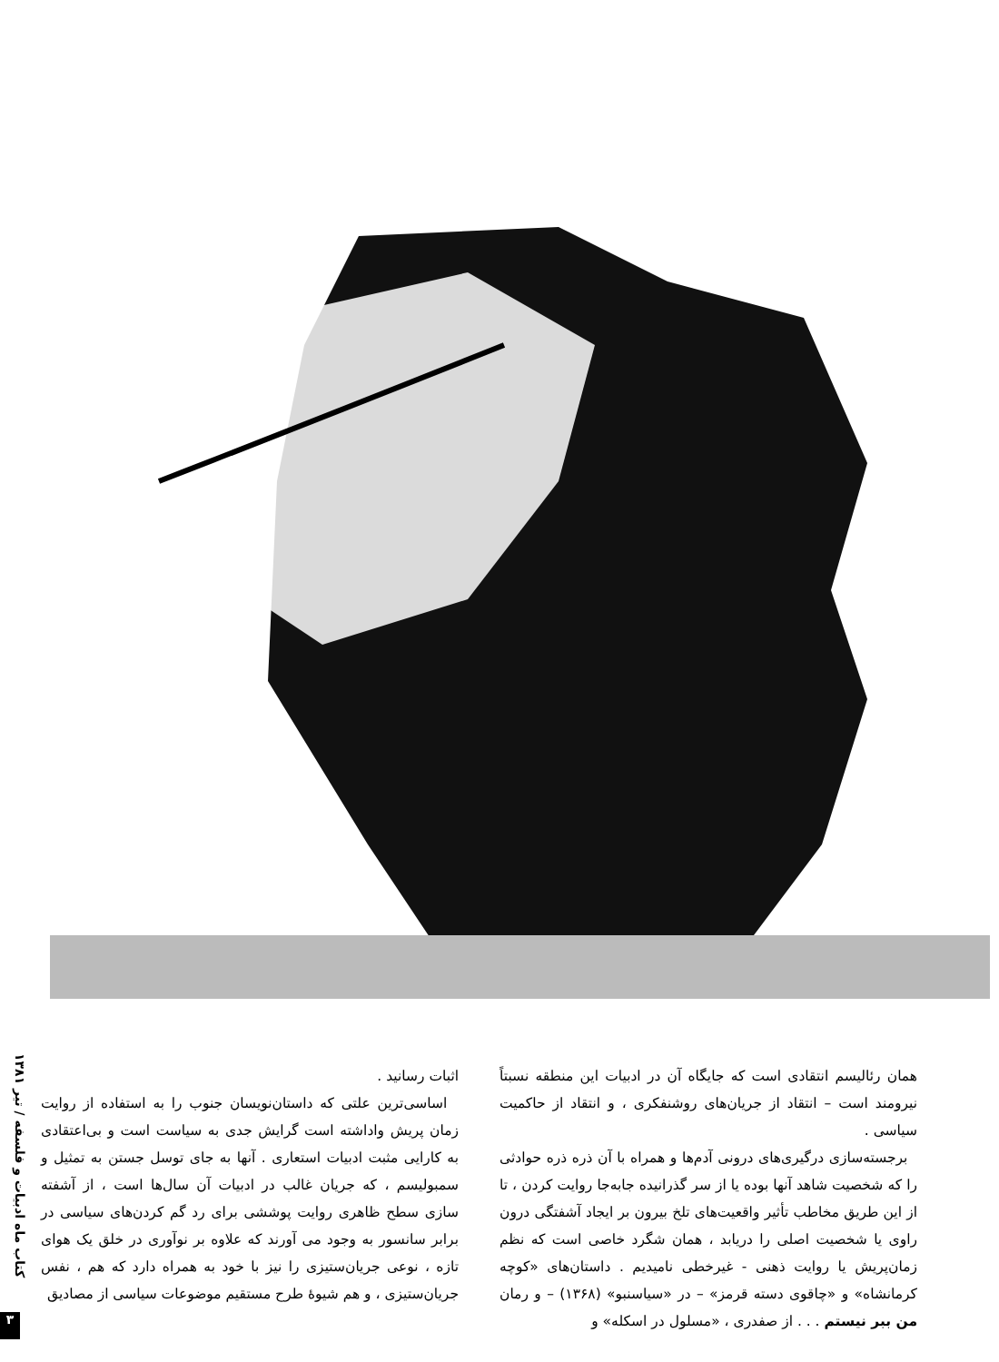کتاب ماه ادبیات و فلسفه / تیر ۱۳۸۱
۳
اثبات رسانید .
اساسی‌ترین علتی که داستان‌نویسان جنوب را به استفاده از روایت زمان پریش واداشته است گرایش جدی به سیاست است و بی‌اعتقادی به کارایی مثبت ادبیات استعاری . آنها به جای توسل جستن به تمثیل و سمبولیسم ، که جریان غالب در ادبیات آن سال‌ها است ، از آشفته سازی سطح ظاهری روایت پوششی برای رد گم کردن‌های سیاسی در برابر سانسور به وجود می آورند که علاوه بر نوآوری در خلق یک هوای تازه ، نوعی جریان‌ستیزی را نیز با خود به همراه دارد که هم ، نفس جریان‌ستیزی ، و هم شیوهٔ طرح مستقیم موضوعات سیاسی از مصادیق
همان رئالیسم انتقادی است که جایگاه آن در ادبیات این منطقه نسبتاً نیرومند است – انتقاد از جریان‌های روشنفکری ، و انتقاد از حاکمیت سیاسی .
برجسته‌سازی درگیری‌های درونی آدم‌ها و همراه با آن ذره ذره حوادثی را که شخصیت شاهد آنها بوده یا از سر گذرانیده جابه‌جا روایت کردن ، تا از این طریق مخاطب تأثیر واقعیت‌های تلخ بیرون بر ایجاد آشفتگی درون راوی یا شخصیت اصلی را دریابد ، همان شگرد خاصی است که نظم زمان‌پریش یا روایت ذهنی - غیرخطی نامیدیم . داستان‌های «کوچه کرمانشاه» و «چاقوی دسته قرمز» – در «سیاسنبو» (۱۳۶۸) – و رمان من ببر نیستم . . . از صفدری ، «مسلول در اسکله» و